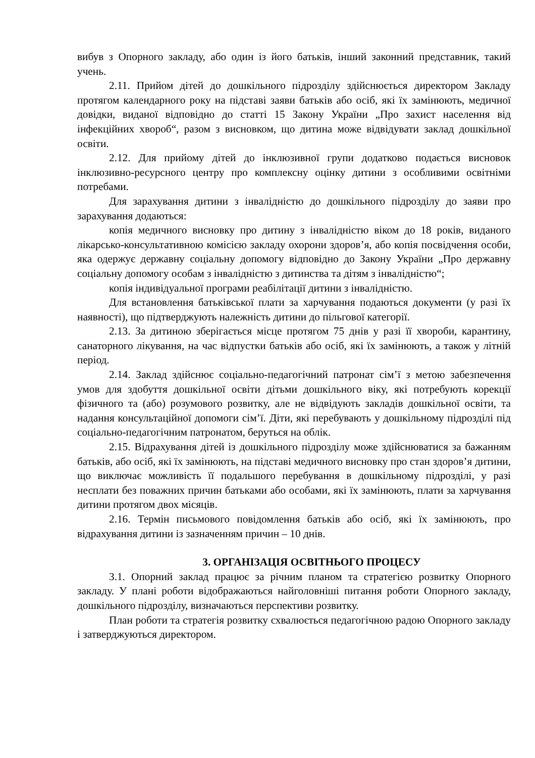вибув з Опорного закладу, або один із його батьків, інший законний представник, такий учень.
2.11. Прийом дітей до дошкільного підрозділу здійснюється директором Закладу протягом календарного року на підставі заяви батьків або осіб, які їх замінюють, медичної довідки, виданої відповідно до статті 15 Закону України „Про захист населення від інфекційних хвороб“, разом з висновком, що дитина може відвідувати заклад дошкільної освіти.
2.12. Для прийому дітей до інклюзивної групи додатково подається висновок інклюзивно-ресурсного центру про комплексну оцінку дитини з особливими освітніми потребами.
Для зарахування дитини з інвалідністю до дошкільного підрозділу до заяви про зарахування додаються:
копія медичного висновку про дитину з інвалідністю віком до 18 років, виданого лікарсько-консультативною комісією закладу охорони здоров’я, або копія посвідчення особи, яка одержує державну соціальну допомогу відповідно до Закону України „Про державну соціальну допомогу особам з інвалідністю з дитинства та дітям з інвалідністю“;
копія індивідуальної програми реабілітації дитини з інвалідністю.
Для встановлення батьківської плати за харчування подаються документи (у разі їх наявності), що підтверджують належність дитини до пільгової категорії.
2.13. За дитиною зберігається місце протягом 75 днів у разі її хвороби, карантину, санаторного лікування, на час відпустки батьків або осіб, які їх замінюють, а також у літній період.
2.14. Заклад здійснює соціально-педагогічний патронат сім’ї з метою забезпечення умов для здобуття дошкільної освіти дітьми дошкільного віку, які потребують корекції фізичного та (або) розумового розвитку, але не відвідують закладів дошкільної освіти, та надання консультаційної допомоги сім’ї. Діти, які перебувають у дошкільному підрозділі під соціально-педагогічним патронатом, беруться на облік.
2.15. Відрахування дітей із дошкільного підрозділу може здійснюватися за бажанням батьків, або осіб, які їх замінюють, на підставі медичного висновку про стан здоров’я дитини, що виключає можливість її подальшого перебування в дошкільному підрозділі, у разі несплати без поважних причин батьками або особами, які їх замінюють, плати за харчування дитини протягом двох місяців.
2.16. Термін письмового повідомлення батьків або осіб, які їх замінюють, про відрахування дитини із зазначенням причин – 10 днів.
3. ОРГАНІЗАЦІЯ ОСВІТНЬОГО ПРОЦЕСУ
3.1. Опорний заклад працює за річним планом та стратегією розвитку Опорного закладу. У плані роботи відображаються найголовніші питання роботи Опорного закладу, дошкільного підрозділу, визначаються перспективи розвитку.
План роботи та стратегія розвитку схвалюється педагогічною радою Опорного закладу і затверджуються директором.